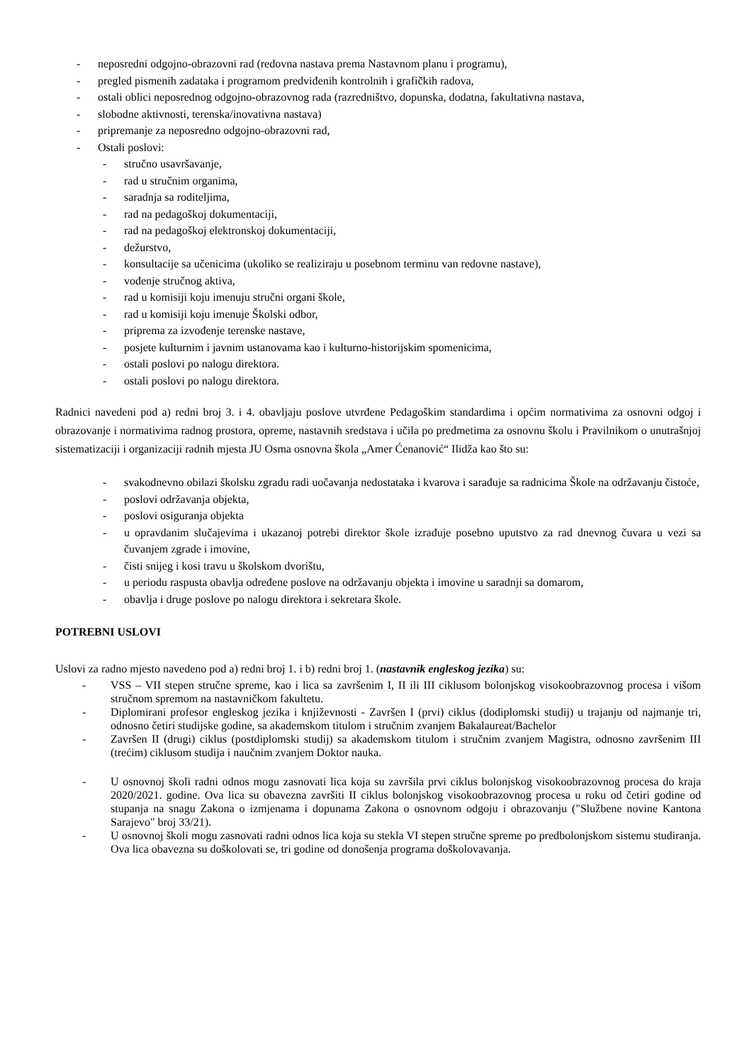- neposredni odgojno-obrazovni rad (redovna nastava prema Nastavnom planu i programu),
- pregled pismenih zadataka i programom predviđenih kontrolnih i grafičkih radova,
- ostali oblici neposrednog odgojno-obrazovnog rada (razredništvo, dopunska, dodatna, fakultativna nastava,
- slobodne aktivnosti, terenska/inovativna nastava)
- pripremanje za neposredno odgojno-obrazovni rad,
- Ostali poslovi:
- stručno usavršavanje,
- rad u stručnim organima,
- saradnja sa roditeljima,
- rad na pedagoškoj dokumentaciji,
- rad na pedagoškoj elektronskoj dokumentaciji,
- dežurstvo,
- konsultacije sa učenicima (ukoliko se realiziraju u posebnom terminu van redovne nastave),
- vođenje stručnog aktiva,
- rad u komisiji koju imenuju stručni organi škole,
- rad u komisiji koju imenuje Školski odbor,
- priprema za izvođenje terenske nastave,
- posjete kulturnim i javnim ustanovama kao i kulturno-historijskim spomenicima,
- ostali poslovi po nalogu direktora.
- ostali poslovi po nalogu direktora.
Radnici navedeni pod a) redni broj 3. i 4. obavljaju poslove utvrđene Pedagoškim standardima i općim normativima za osnovni odgoj i obrazovanje i normativima radnog prostora, opreme, nastavnih sredstava i učila po predmetima za osnovnu školu i Pravilnikom o unutrašnjoj sistematizaciji i organizaciji radnih mjesta JU Osma osnovna škola „Amer Ćenanović“ Ilidža kao što su:
- svakodnevno obilazi školsku zgradu radi uočavanja nedostataka i kvarova i sarađuje sa radnicima Škole na održavanju čistoće,
- poslovi održavanja objekta,
- poslovi osiguranja objekta
- u opravdanim slučajevima i ukazanoj potrebi direktor škole izrađuje posebno uputstvo za rad dnevnog čuvara u vezi sa čuvanjem zgrade i imovine,
- čisti snijeg i kosi travu u školskom dvorištu,
- u periodu raspusta obavlja određene poslove na održavanju objekta i imovine u saradnji sa domarom,
- obavlja i druge poslove po nalogu direktora i sekretara škole.
POTREBNI USLOVI
Uslovi za radno mjesto navedeno pod a) redni broj 1. i b) redni broj 1. (nastavnik engleskog jezika) su:
- VSS – VII stepen stručne spreme, kao i lica sa završenim I, II ili III ciklusom bolonjskog visokoobrazovnog procesa i višom stručnom spremom na nastavničkom fakultetu.
- Diplomirani profesor engleskog jezika i književnosti - Završen I (prvi) ciklus (dodiplomski studij) u trajanju od najmanje tri, odnosno četiri studijske godine, sa akademskom titulom i stručnim zvanjem Bakalaureat/Bachelor
- Završen II (drugi) ciklus (postdiplomski studij) sa akademskom titulom i stručnim zvanjem Magistra, odnosno završenim III (trećim) ciklusom studija i naučnim zvanjem Doktor nauka.
- U osnovnoj školi radni odnos mogu zasnovati lica koja su završila prvi ciklus bolonjskog visokoobrazovnog procesa do kraja 2020/2021. godine. Ova lica su obavezna završiti II ciklus bolonjskog visokoobrazovnog procesa u roku od četiri godine od stupanja na snagu Zakona o izmjenama i dopunama Zakona o osnovnom odgoju i obrazovanju ("Službene novine Kantona Sarajevo" broj 33/21).
- U osnovnoj školi mogu zasnovati radni odnos lica koja su stekla VI stepen stručne spreme po predbolonjskom sistemu studiranja. Ova lica obavezna su doškolovati se, tri godine od donošenja programa doškolovavanja.